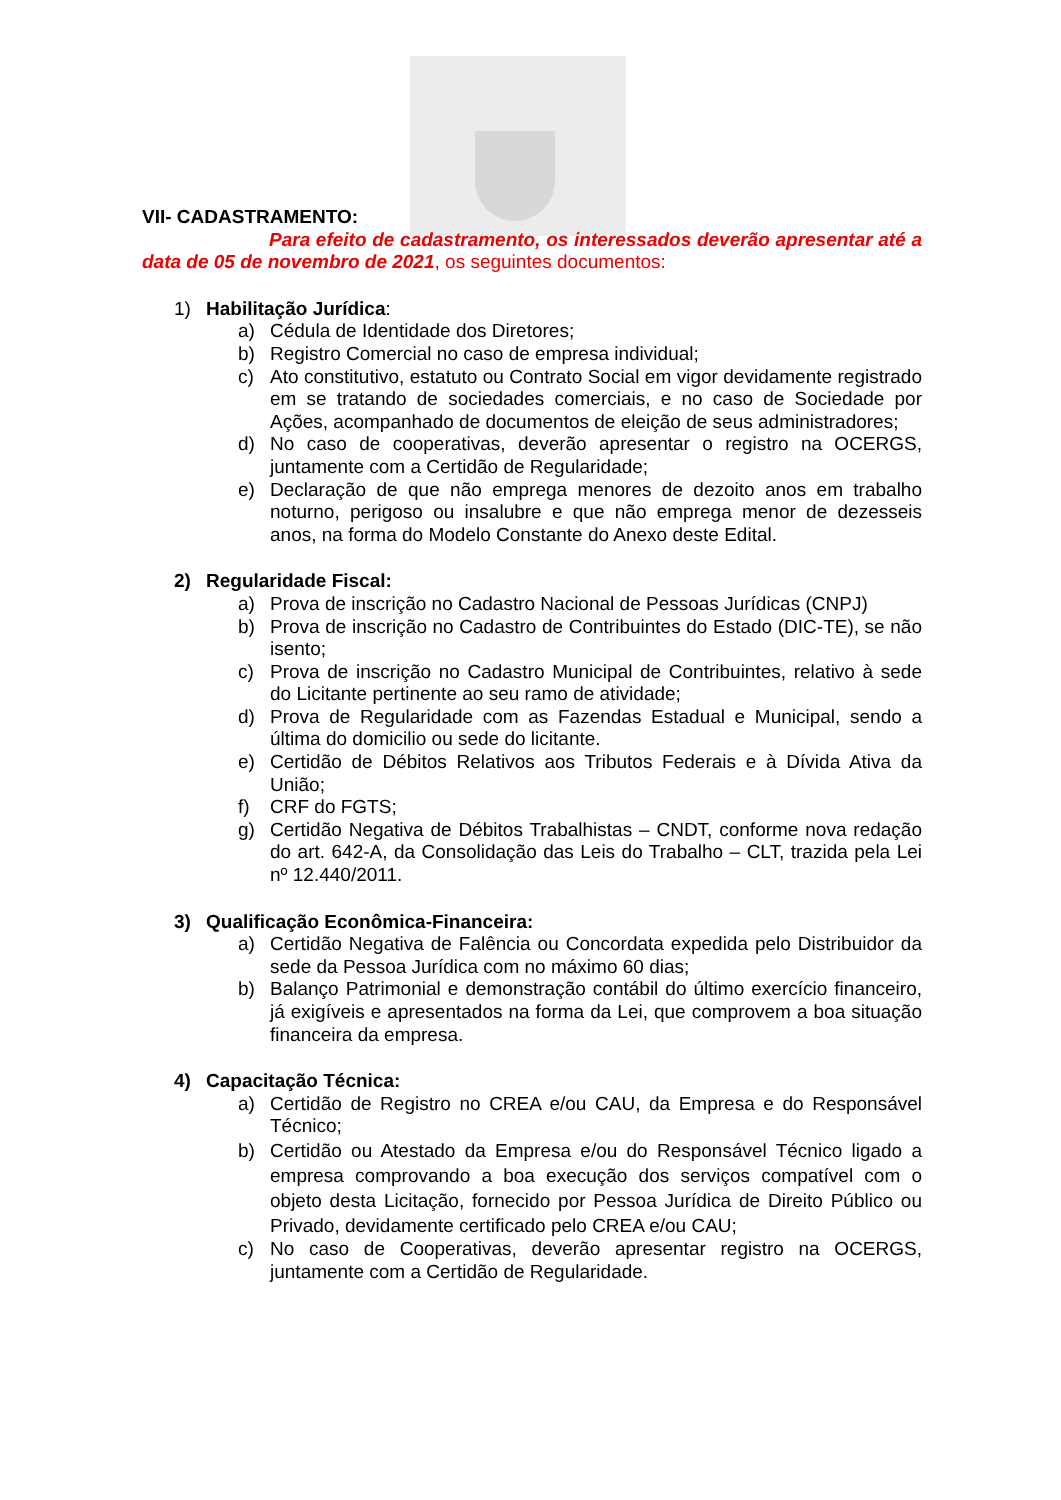VII- CADASTRAMENTO:
Para efeito de cadastramento, os interessados deverão apresentar até a data de 05 de novembro de 2021, os seguintes documentos:
1) Habilitação Jurídica:
a) Cédula de Identidade dos Diretores;
b) Registro Comercial no caso de empresa individual;
c) Ato constitutivo, estatuto ou Contrato Social em vigor devidamente registrado em se tratando de sociedades comerciais, e no caso de Sociedade por Ações, acompanhado de documentos de eleição de seus administradores;
d) No caso de cooperativas, deverão apresentar o registro na OCERGS, juntamente com a Certidão de Regularidade;
e) Declaração de que não emprega menores de dezoito anos em trabalho noturno, perigoso ou insalubre e que não emprega menor de dezesseis anos, na forma do Modelo Constante do Anexo deste Edital.
2) Regularidade Fiscal:
a) Prova de inscrição no Cadastro Nacional de Pessoas Jurídicas (CNPJ)
b) Prova de inscrição no Cadastro de Contribuintes do Estado (DIC-TE), se não isento;
c) Prova de inscrição no Cadastro Municipal de Contribuintes, relativo à sede do Licitante pertinente ao seu ramo de atividade;
d) Prova de Regularidade com as Fazendas Estadual e Municipal, sendo a última do domicilio ou sede do licitante.
e) Certidão de Débitos Relativos aos Tributos Federais e à Dívida Ativa da União;
f) CRF do FGTS;
g) Certidão Negativa de Débitos Trabalhistas – CNDT, conforme nova redação do art. 642-A, da Consolidação das Leis do Trabalho – CLT, trazida pela Lei nº 12.440/2011.
3) Qualificação Econômica-Financeira:
a) Certidão Negativa de Falência ou Concordata expedida pelo Distribuidor da sede da Pessoa Jurídica com no máximo 60 dias;
b) Balanço Patrimonial e demonstração contábil do último exercício financeiro, já exigíveis e apresentados na forma da Lei, que comprovem a boa situação financeira da empresa.
4) Capacitação Técnica:
a) Certidão de Registro no CREA e/ou CAU, da Empresa e do Responsável Técnico;
b) Certidão ou Atestado da Empresa e/ou do Responsável Técnico ligado a empresa comprovando a boa execução dos serviços compatível com o objeto desta Licitação, fornecido por Pessoa Jurídica de Direito Público ou Privado, devidamente certificado pelo CREA e/ou CAU;
c) No caso de Cooperativas, deverão apresentar registro na OCERGS, juntamente com a Certidão de Regularidade.